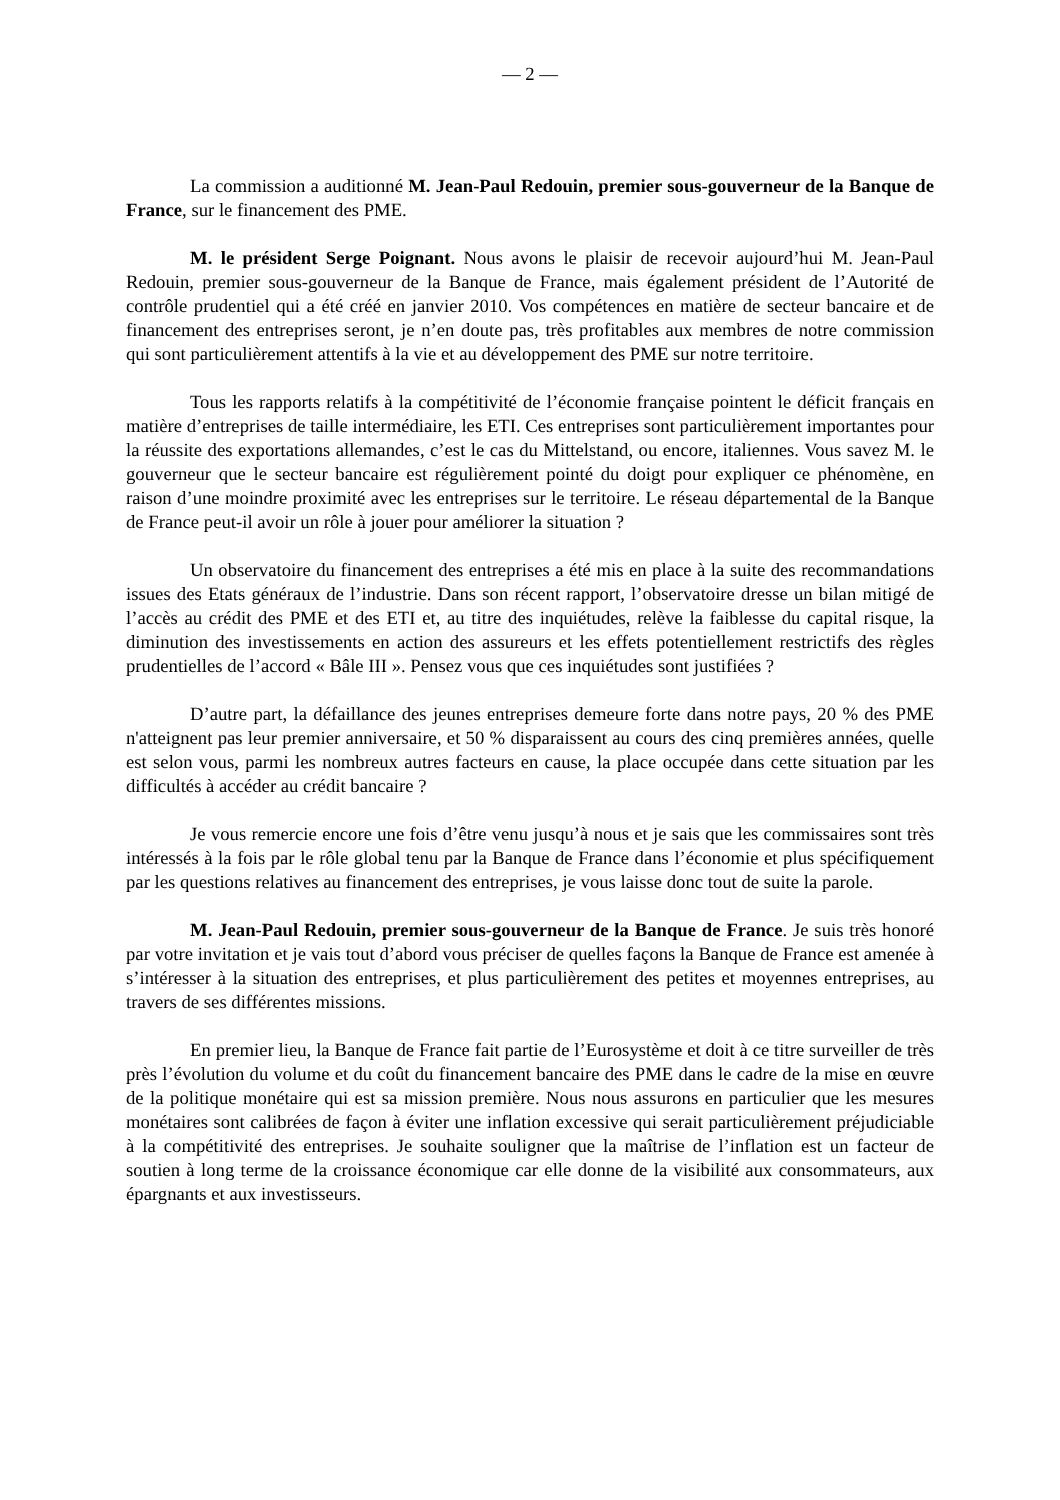— 2 —
La commission a auditionné M. Jean-Paul Redouin, premier sous-gouverneur de la Banque de France, sur le financement des PME.
M. le président Serge Poignant. Nous avons le plaisir de recevoir aujourd’hui M. Jean-Paul Redouin, premier sous-gouverneur de la Banque de France, mais également président de l’Autorité de contrôle prudentiel qui a été créé en janvier 2010. Vos compétences en matière de secteur bancaire et de financement des entreprises seront, je n’en doute pas, très profitables aux membres de notre commission qui sont particulièrement attentifs à la vie et au développement des PME sur notre territoire.
Tous les rapports relatifs à la compétitivité de l’économie française pointent le déficit français en matière d’entreprises de taille intermédiaire, les ETI. Ces entreprises sont particulièrement importantes pour la réussite des exportations allemandes, c’est le cas du Mittelstand, ou encore, italiennes. Vous savez M. le gouverneur que le secteur bancaire est régulièrement pointé du doigt pour expliquer ce phénomène, en raison d’une moindre proximité avec les entreprises sur le territoire. Le réseau départemental de la Banque de France peut-il avoir un rôle à jouer pour améliorer la situation ?
Un observatoire du financement des entreprises a été mis en place à la suite des recommandations issues des Etats généraux de l’industrie. Dans son récent rapport, l’observatoire dresse un bilan mitigé de l’accès au crédit des PME et des ETI et, au titre des inquiétudes, relève la faiblesse du capital risque, la diminution des investissements en action des assureurs et les effets potentiellement restrictifs des règles prudentielles de l’accord « Bâle III ». Pensez vous que ces inquiétudes sont justifiées ?
D’autre part, la défaillance des jeunes entreprises demeure forte dans notre pays, 20 % des PME n'atteignent pas leur premier anniversaire, et 50 % disparaissent au cours des cinq premières années, quelle est selon vous, parmi les nombreux autres facteurs en cause, la place occupée dans cette situation par les difficultés à accéder au crédit bancaire ?
Je vous remercie encore une fois d’être venu jusqu’à nous et je sais que les commissaires sont très intéressés à la fois par le rôle global tenu par la Banque de France dans l’économie et plus spécifiquement par les questions relatives au financement des entreprises, je vous laisse donc tout de suite la parole.
M. Jean-Paul Redouin, premier sous-gouverneur de la Banque de France. Je suis très honoré par votre invitation et je vais tout d’abord vous préciser de quelles façons la Banque de France est amenée à s’intéresser à la situation des entreprises, et plus particulièrement des petites et moyennes entreprises, au travers de ses différentes missions.
En premier lieu, la Banque de France fait partie de l’Eurosystème et doit à ce titre surveiller de très près l’évolution du volume et du coût du financement bancaire des PME dans le cadre de la mise en œuvre de la politique monétaire qui est sa mission première. Nous nous assurons en particulier que les mesures monétaires sont calibrées de façon à éviter une inflation excessive qui serait particulièrement préjudiciable à la compétitivité des entreprises. Je souhaite souligner que la maîtrise de l’inflation est un facteur de soutien à long terme de la croissance économique car elle donne de la visibilité aux consommateurs, aux épargnants et aux investisseurs.